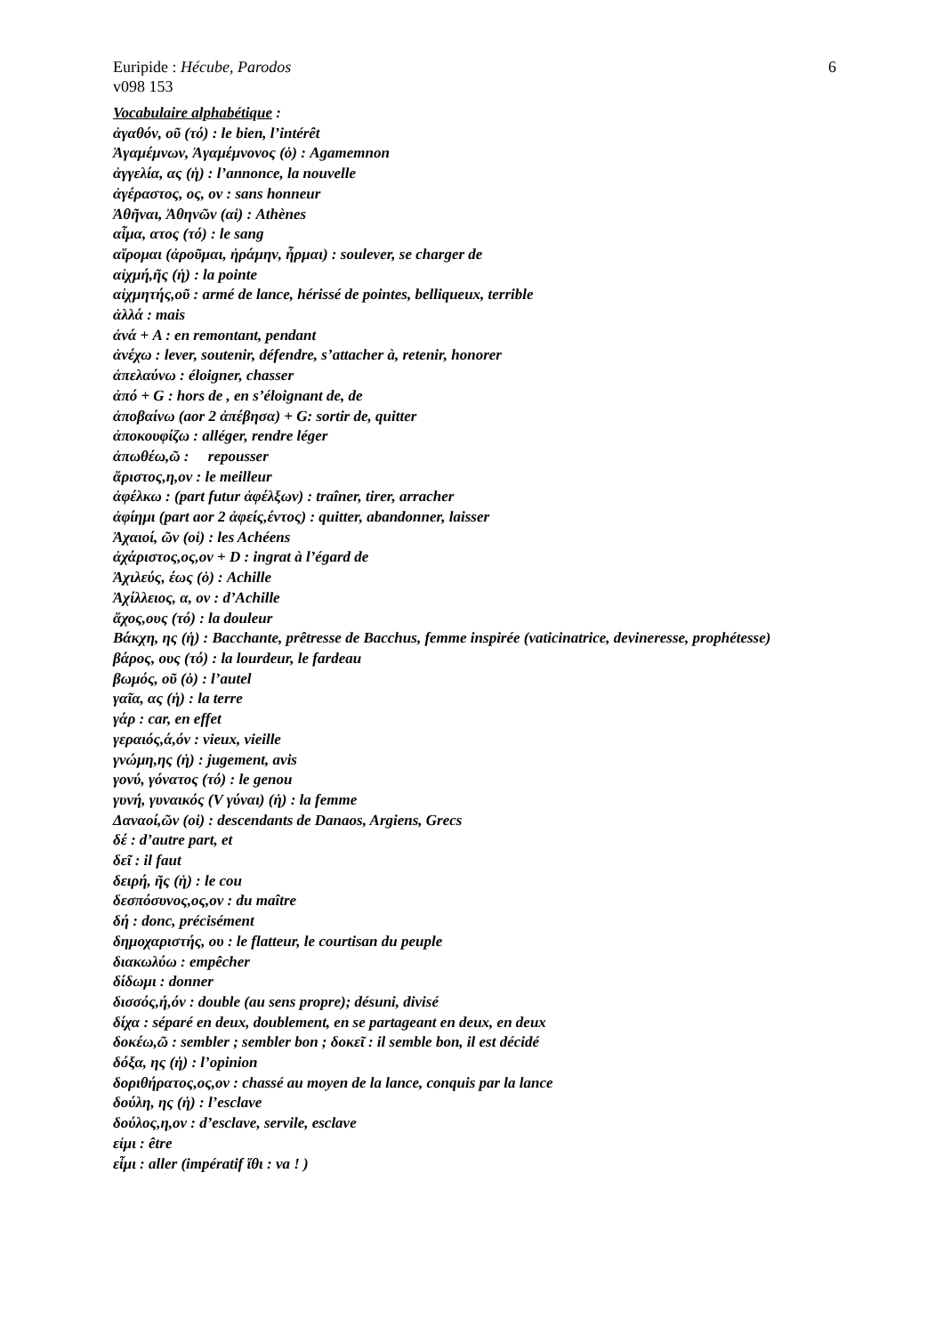Euripide : Hécube, Parodos 6
v098 153
Vocabulaire alphabétique :
ἀγαθόν, οῦ (τό) : le bien, l’intérêt
Ἀγαμέμνων, Ἀγαμέμνονος (ὁ) : Agamemnon
ἀγγελία, ας (ἡ) : l’annonce, la nouvelle
ἀγέραστος, ος, ον : sans honneur
Ἀθῆναι, Ἀθηνῶν (αἱ) : Athènes
αἷμα, ατος (τό) : le sang
αἴρομαι (ἀροῦμαι, ἠράμην, ἦρμαι) : soulever, se charger de
αἰχμή,ῆς (ἡ) : la pointe
αἰχμητής,οῦ : armé de lance, hérissé de pointes, belliqueux, terrible
ἀλλά : mais
ἀνά + A : en remontant, pendant
ἀνέχω : lever, soutenir, défendre, s’attacher à, retenir, honorer
ἀπελαύνω : éloigner, chasser
ἀπό + G : hors de , en s’éloignant de, de
ἀποβαίνω (aor 2 ἀπέβησα) + G: sortir de, quitter
ἀποκουφίζω : alléger, rendre léger
ἀπωθέω,ῶ : repousser
ἄριστος,η,ον : le meilleur
ἀφέλκω : (part futur ἀφέλξων) : traîner, tirer, arracher
ἀφίημι (part aor 2 ἀφείς,έντος) : quitter, abandonner, laisser
Ἀχαιοί, ῶν (οἱ) : les Achéens
ἀχάριστος,ος,ον + D : ingrat à l’égard de
Ἀχιλεύς, έως (ὁ) : Achille
Ἀχίλλειος, α, ον : d’Achille
ἄχος,ους (τό) : la douleur
Βάκχη, ης (ἡ) : Bacchante, prêtresse de Bacchus, femme inspirée (vaticinatrice, devineresse, prophétesse)
βάρος, ους (τό) : la lourdeur, le fardeau
βωμός, οῦ (ὁ) : l’autel
γαῖα, ας (ἡ) : la terre
γάρ : car, en effet
γεραιός,ά,όν : vieux, vieille
γνώμη,ης (ἡ) : jugement, avis
γονύ, γόνατος (τό) : le genou
γυνή, γυναικός (V γύναι) (ἡ) : la femme
Δαναοί,ῶν (οἱ) : descendants de Danaos, Argiens, Grecs
δέ : d’autre part, et
δεῖ : il faut
δειρή, ῆς (ἡ) : le cou
δεσπόσυνος,ος,ον : du maître
δή : donc, précisément
δημοχαριστής, ου : le flatteur, le courtisan du peuple
διακωλύω : empêcher
δίδωμι : donner
δισσός,ή,όν : double (au sens propre); désuni, divisé
δίχα : séparé en deux, doublement, en se partageant en deux, en deux
δοκέω,ῶ : sembler ; sembler bon ; δοκεῖ : il semble bon, il est décidé
δόξα, ης (ἡ) : l’opinion
δοριθήρατος,ος,ον : chassé au moyen de la lance, conquis par la lance
δούλη, ης (ἡ) : l’esclave
δούλος,η,ον : d’esclave, servile, esclave
εἰμι : être
εἶμι : aller (impératif ἴθι : va ! )